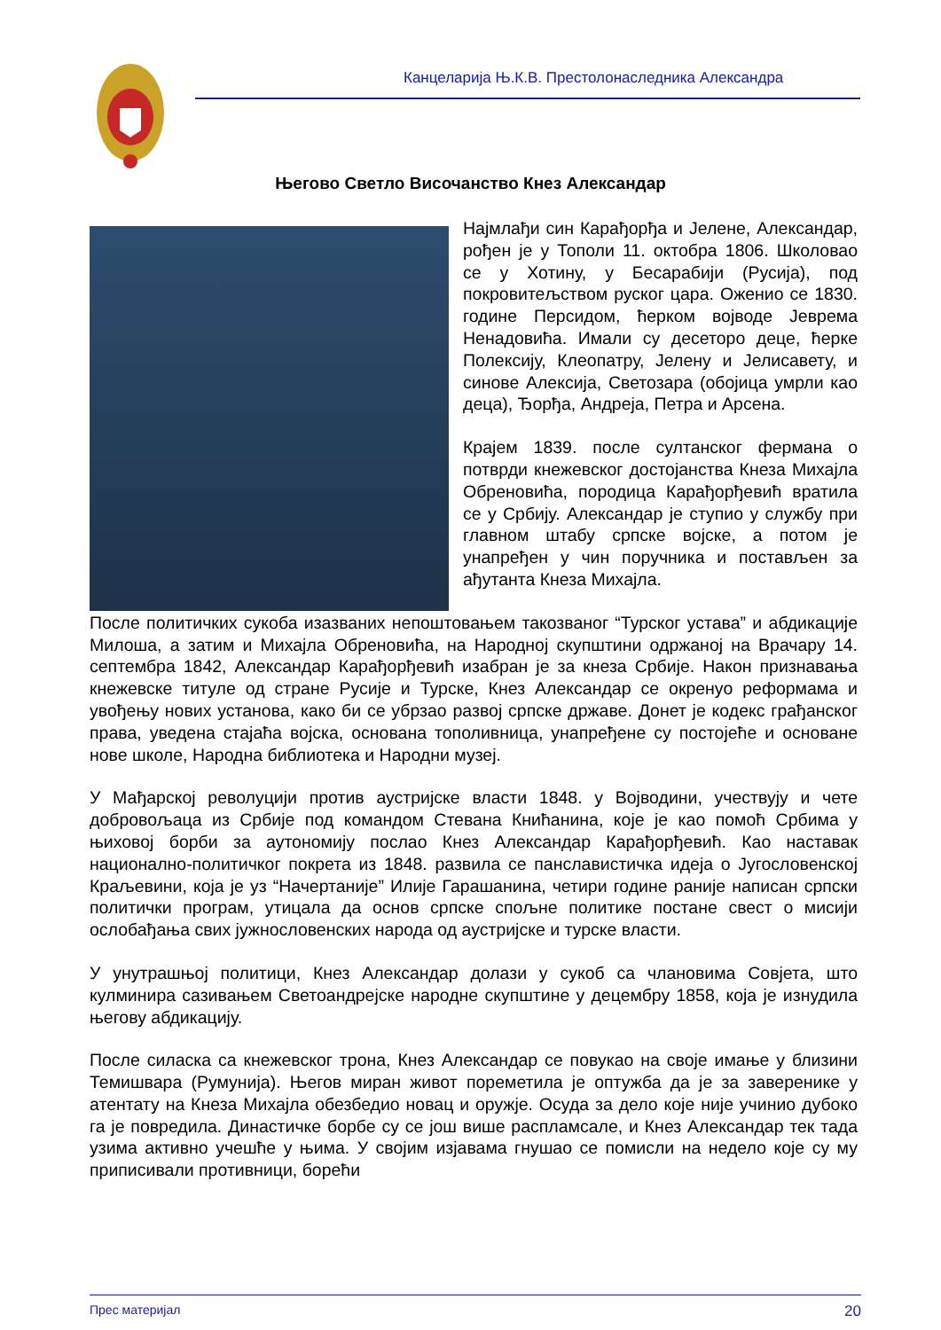Канцеларија Њ.К.В. Престолонаследника Александра
Његово Светло Височанство Кнез Александар
Најмлађи син Карађорђа и Јелене, Александар, рођен је у Тополи 11. октобра 1806. Школовао се у Хотину, у Бесарабији (Русија), под покровитељством руског цара. Оженио се 1830. године Персидом, ћерком војводе Јеврема Ненадовића. Имали су десеторо деце, ћерке Полексију, Клеопатру, Јелену и Јелисавету, и синове Алексија, Светозара (обојица умрли као деца), Ђорђа, Андреја, Петра и Арсена.
Крајем 1839. после султанског фермана о потврди кнежевског достојанства Кнеза Михајла Обреновића, породица Карађорђевић вратила се у Србију. Александар је ступио у службу при главном штабу српске војске, а потом је унапређен у чин поручника и постављен за ађутанта Кнеза Михајла.
После политичких сукоба изазваних непоштовањем такозваног “Турског устава” и абдикације Милоша, а затим и Михајла Обреновића, на Народној скупштини одржаној на Врачару 14. септембра 1842, Александар Карађорђевић изабран је за кнеза Србије. Након признавања кнежевске титуле од стране Русије и Турске, Кнез Александар се окренуо реформама и увођењу нових установа, како би се убрзао развој српске државе. Донет је кодекс грађанског права, уведена стајаћа војска, основана тополивница, унапређене су постојеће и основане нове школе, Народна библиотека и Народни музеј.
У Мађарској револуцији против аустријске власти 1848. у Војводини, учествују и чете добровољаца из Србије под командом Стевана Книћанина, које је као помоћ Србима у њиховој борби за аутономију послао Кнез Александар Карађорђевић. Као наставак национално-политичког покрета из 1848. развила се панславистичка идеја о Југословенској Краљевини, која је уз “Начертаније” Илије Гарашанина, четири године раније написан српски политички програм, утицала да основ српске спољне политике постане свест о мисији ослобађања свих јужнословенских народа од аустријске и турске власти.
У унутрашњој политици, Кнез Александар долази у сукоб са члановима Совјета, што кулминира сазивањем Светоандрејске народне скупштине у децембру 1858, која је изнудила његову абдикацију.
После силаска са кнежевског трона, Кнез Александар се повукао на своје имање у близини Темишвара (Румунија). Његов миран живот пореметила је оптужба да је за заверенике у атентату на Кнеза Михајла обезбедио новац и оружје. Осуда за дело које није учинио дубоко га је повредила. Династичке борбе су се још више распламсале, и Кнез Александар тек тада узима активно учешће у њима. У својим изјавама гнушао се помисли на недело које су му приписивали противници, борећи
Прес материјал 20